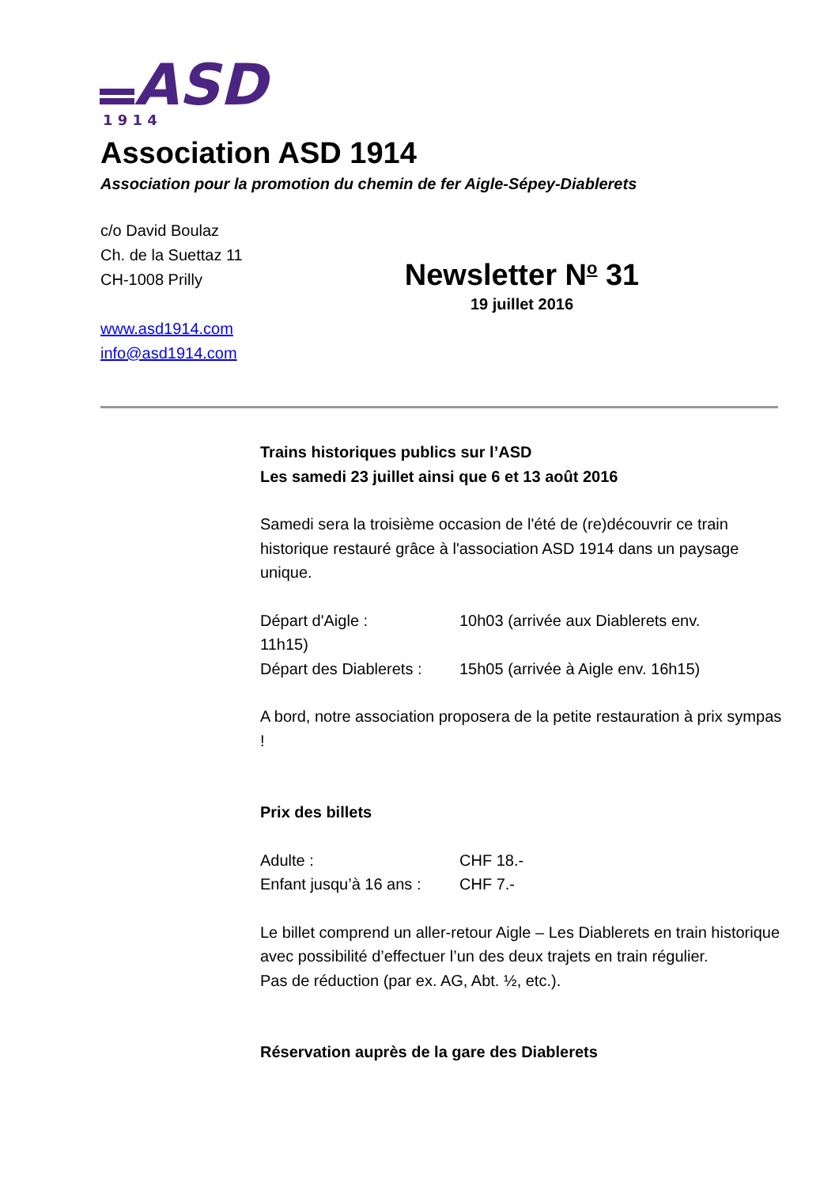ASD
1 9 1 4
Association ASD 1914
Association pour la promotion du chemin de fer Aigle-Sépey-Diablerets
c/o David Boulaz
Ch. de la Suettaz 11
CH-1008 Prilly
www.asd1914.com
info@asd1914.com
Newsletter N<sup>o</sup> 31
19 juillet 2016
Trains historiques publics sur l’ASD
Les samedi 23 juillet ainsi que 6 et 13 août 2016
Samedi sera la troisième occasion de l'été de (re)découvrir ce train historique restauré grâce à l'association ASD 1914 dans un paysage unique.
Départ d'Aigle : 10h03 (arrivée aux Diablerets env.
11h15)
Départ des Diablerets : 15h05 (arrivée à Aigle env. 16h15)
A bord, notre association proposera de la petite restauration à prix sympas !
Prix des billets
Adulte : CHF 18.-
Enfant jusqu’à 16 ans : CHF 7.-
Le billet comprend un aller-retour Aigle – Les Diablerets en train historique avec possibilité d’effectuer l’un des deux trajets en train régulier.
Pas de réduction (par ex. AG, Abt. ½, etc.).
Réservation auprès de la gare des Diablerets